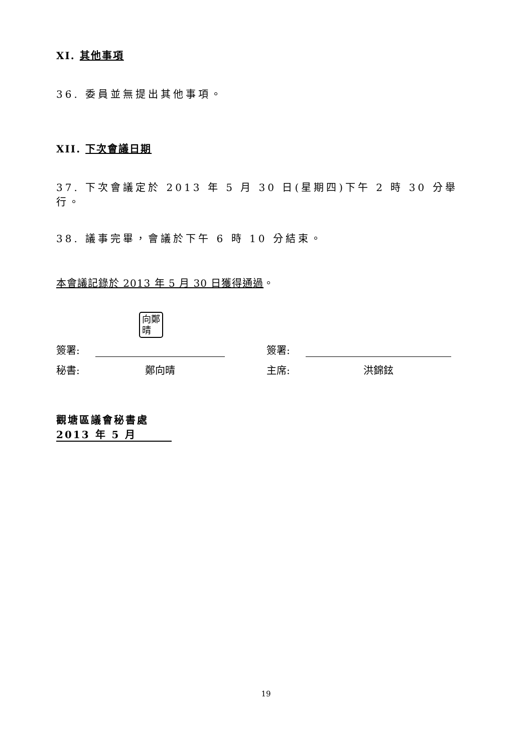XI. 其他事項
36. 委員並無提出其他事項。
XII. 下次會議日期
37. 下次會議定於 2013 年 5 月 30 日(星期四)下午 2 時 30 分舉行。
38. 議事完畢，會議於下午 6 時 10 分結束。
本會議記錄於 2013 年 5 月 30 日獲得通過。
向鄭
晴
簽署:
秘書: 鄭向晴
簽署:
主席: 洪錦鉉
觀塘區議會秘書處
2013 年 5 月
19